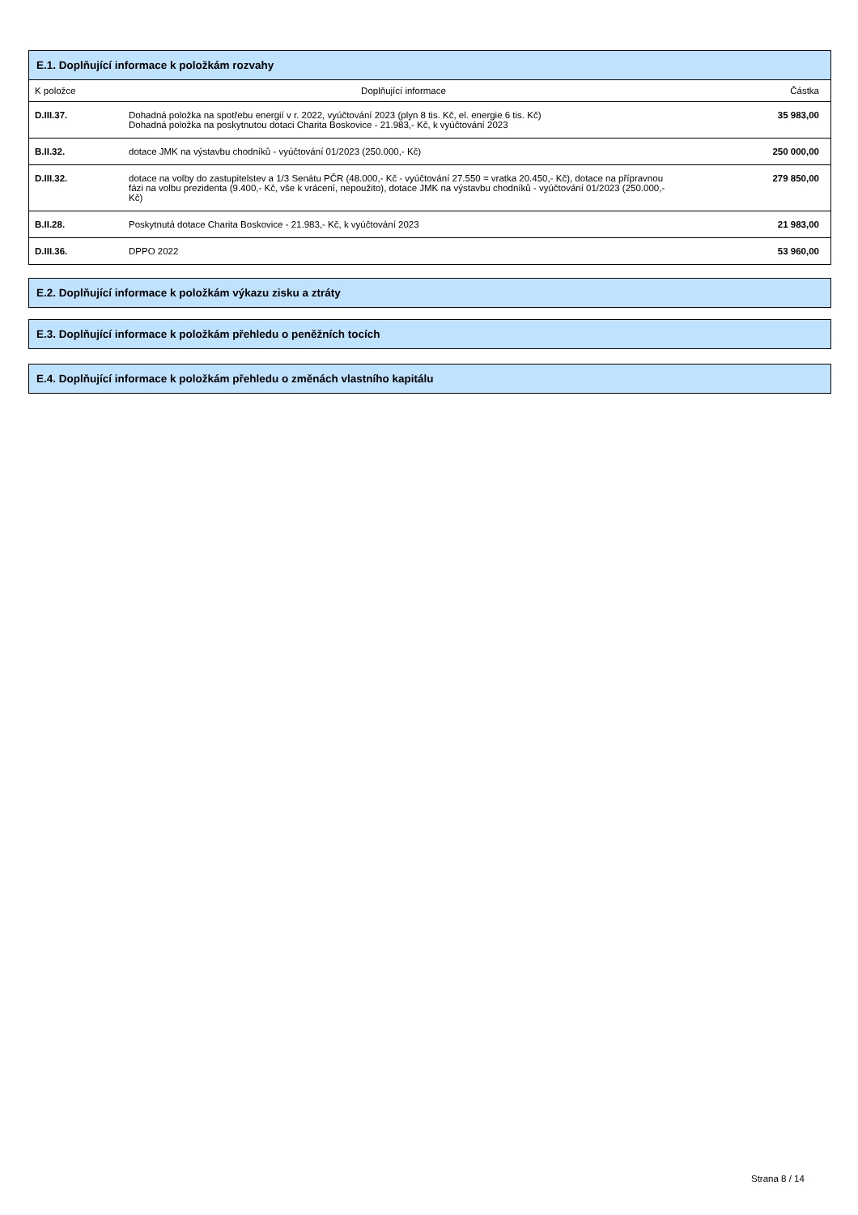| E.1. Doplňující informace k položkám rozvahy | | |
| K položce | Doplňující informace | Částka |
| D.III.37. | Dohadná položka na spotřebu energií v r. 2022, vyúčtování 2023 (plyn 8 tis. Kč, el. energie 6 tis. Kč) Dohadná položka na poskytnutou dotaci Charita Boskovice - 21.983,- Kč, k vyúčtování 2023 | 35 983,00 |
| B.II.32. | dotace JMK na výstavbu chodníků - vyúčtování 01/2023 (250.000,- Kč) | 250 000,00 |
| D.III.32. | dotace na volby do zastupitelstev a 1/3 Senátu PČR (48.000,- Kč - vyúčtování 27.550 = vratka 20.450,- Kč), dotace na přípravnou fázi na volbu prezidenta (9.400,- Kč, vše k vrácení, nepoužito), dotace JMK na výstavbu chodníků - vyúčtování 01/2023 (250.000,- Kč) | 279 850,00 |
| B.II.28. | Poskytnutá dotace Charita Boskovice - 21.983,- Kč, k vyúčtování 2023 | 21 983,00 |
| D.III.36. | DPPO 2022 | 53 960,00 |
E.2. Doplňující informace k položkám výkazu zisku a ztráty
E.3. Doplňující informace k položkám přehledu o peněžních tocích
E.4. Doplňující informace k položkám přehledu o změnách vlastního kapitálu
Strana 8 / 14